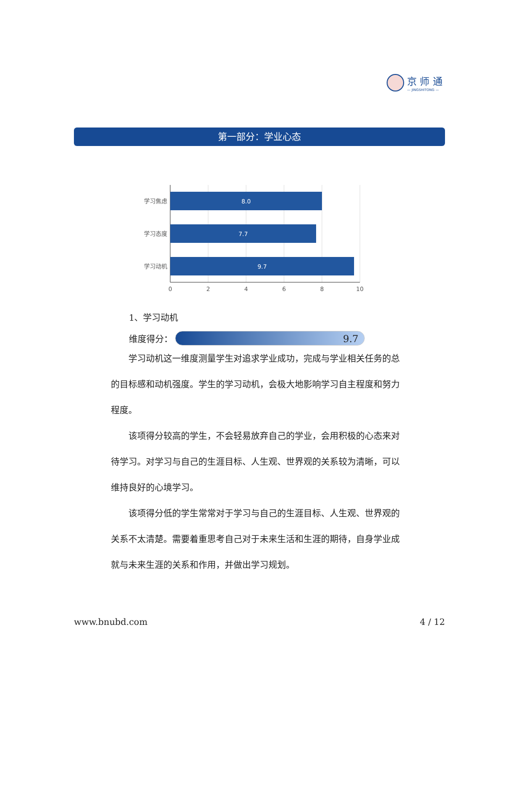京 师 通
— JINGSHITONG —
第一部分：学业心态
8.0
7.7
9.7
学习焦虑
学习态度
学习动机
0
2
4
6
8
10
1、学习动机
维度得分：
9.7
学习动机这一维度测量学生对追求学业成功，完成与学业相关任务的总的目标感和动机强度。学生的学习动机，会极大地影响学习自主程度和努力程度。
该项得分较高的学生，不会轻易放弃自己的学业，会用积极的心态来对待学习。对学习与自己的生涯目标、人生观、世界观的关系较为清晰，可以维持良好的心境学习。
该项得分低的学生常常对于学习与自己的生涯目标、人生观、世界观的关系不太清楚。需要着重思考自己对于未来生活和生涯的期待，自身学业成就与未来生涯的关系和作用，并做出学习规划。
www.bnubd.com 4 / 12